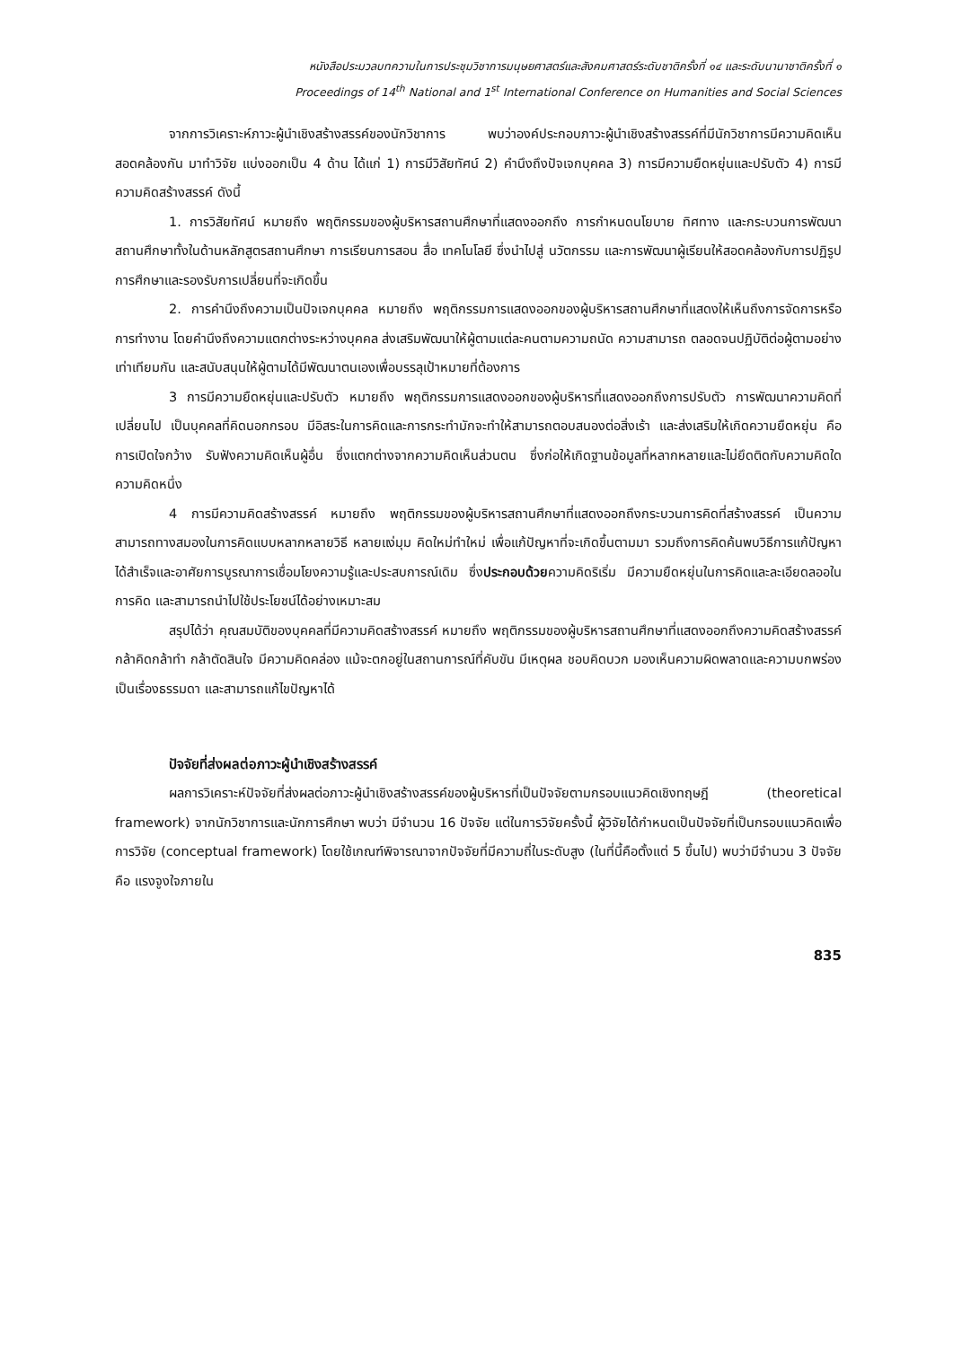หนังสือประมวลบทความในการประชุมวิชาการมนุษยศาสตร์และสังคมศาสตร์ระดับชาติครั้งที่ ๑๔ และระดับนานาชาติครั้งที่ ๑
Proceedings of 14<sup>th</sup> National and 1<sup>st</sup> International Conference on Humanities and Social Sciences
จากการวิเคราะห์ภาวะผู้นำเชิงสร้างสรรค์ของนักวิชาการ พบว่าองค์ประกอบภาวะผู้นำเชิงสร้างสรรค์ที่มีนักวิชาการมีความคิดเห็นสอดคล้องกัน มาทำวิจัย แบ่งออกเป็น 4 ด้าน ได้แก่ 1) การมีวิสัยทัศน์ 2) คำนึงถึงปัจเจกบุคคล 3) การมีความยืดหยุ่นและปรับตัว 4) การมีความคิดสร้างสรรค์ ดังนี้
1. การวิสัยทัศน์ หมายถึง พฤติกรรมของผู้บริหารสถานศึกษาที่แสดงออกถึง การกำหนดนโยบาย ทิศทาง และกระบวนการพัฒนาสถานศึกษาทั้งในด้านหลักสูตรสถานศึกษา การเรียนการสอน สื่อ เทคโนโลยี ซึ่งนำไปสู่ นวัตกรรม และการพัฒนาผู้เรียนให้สอดคล้องกับการปฏิรูปการศึกษาและรองรับการเปลี่ยนที่จะเกิดขึ้น
2. การคำนึงถึงความเป็นปัจเจกบุคคล หมายถึง พฤติกรรมการแสดงออกของผู้บริหารสถานศึกษาที่แสดงให้เห็นถึงการจัดการหรือการทำงาน โดยคำนึงถึงความแตกต่างระหว่างบุคคล ส่งเสริมพัฒนาให้ผู้ตามแต่ละคนตามความถนัด ความสามารถ ตลอดจนปฏิบัติต่อผู้ตามอย่างเท่าเทียมกัน และสนับสนุนให้ผู้ตามได้มีพัฒนาตนเองเพื่อบรรลุเป้าหมายที่ต้องการ
3 การมีความยืดหยุ่นและปรับตัว หมายถึง พฤติกรรมการแสดงออกของผู้บริหารที่แสดงออกถึงการปรับตัว การพัฒนาความคิดที่เปลี่ยนไป เป็นบุคคลที่คิดนอกกรอบ มีอิสระในการคิดและการกระทำมักจะทำให้สามารถตอบสนองต่อสิ่งเร้า และส่งเสริมให้เกิดความยืดหยุ่น คือ การเปิดใจกว้าง รับฟังความคิดเห็นผู้อื่น ซึ่งแตกต่างจากความคิดเห็นส่วนตน ซึ่งก่อให้เกิดฐานข้อมูลที่หลากหลายและไม่ยึดติดกับความคิดใดความคิดหนึ่ง
4 การมีความคิดสร้างสรรค์ หมายถึง พฤติกรรมของผู้บริหารสถานศึกษาที่แสดงออกถึงกระบวนการคิดที่สร้างสรรค์ เป็นความสามารถทางสมองในการคิดแบบหลากหลายวิธี หลายแง่มุม คิดใหม่ทำใหม่ เพื่อแก้ปัญหาที่จะเกิดขึ้นตามมา รวมถึงการคิดค้นพบวิธีการแก้ปัญหาได้สำเร็จและอาศัยการบูรณาการเชื่อมโยงความรู้และประสบการณ์เดิม ซึ่งประกอบด้วยความคิดริเริ่ม มีความยืดหยุ่นในการคิดและละเอียดลออในการคิด และสามารถนำไปใช้ประโยชน์ได้อย่างเหมาะสม
สรุปได้ว่า คุณสมบัติของบุคคลที่มีความคิดสร้างสรรค์ หมายถึง พฤติกรรมของผู้บริหารสถานศึกษาที่แสดงออกถึงความคิดสร้างสรรค์ กล้าคิดกล้าทำ กล้าตัดสินใจ มีความคิดคล่อง แม้จะตกอยู่ในสถานการณ์ที่คับขัน มีเหตุผล ชอบคิดบวก มองเห็นความผิดพลาดและความบกพร่องเป็นเรื่องธรรมดา และสามารถแก้ไขปัญหาได้
ปัจจัยที่ส่งผลต่อภาวะผู้นำเชิงสร้างสรรค์
ผลการวิเคราะห์ปัจจัยที่ส่งผลต่อภาวะผู้นำเชิงสร้างสรรค์ของผู้บริหารที่เป็นปัจจัยตามกรอบแนวคิดเชิงทฤษฎี (theoretical framework) จากนักวิชาการและนักการศึกษา พบว่า มีจำนวน 16 ปัจจัย แต่ในการวิจัยครั้งนี้ ผู้วิจัยได้กำหนดเป็นปัจจัยที่เป็นกรอบแนวคิดเพื่อการวิจัย (conceptual framework) โดยใช้เกณฑ์พิจารณาจากปัจจัยที่มีความถี่ในระดับสูง (ในที่นี้คือตั้งแต่ 5 ขึ้นไป) พบว่ามีจำนวน 3 ปัจจัย คือ แรงจูงใจภายใน
835